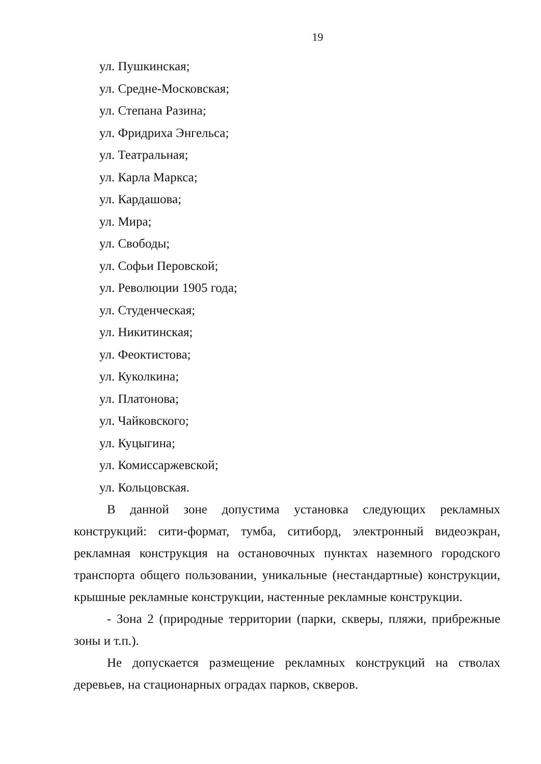19
ул. Пушкинская;
ул. Средне-Московская;
ул. Степана Разина;
ул. Фридриха Энгельса;
ул. Театральная;
ул. Карла Маркса;
ул. Кардашова;
ул. Мира;
ул. Свободы;
ул. Софьи Перовской;
ул. Революции 1905 года;
ул. Студенческая;
ул. Никитинская;
ул. Феоктистова;
ул. Куколкина;
ул. Платонова;
ул. Чайковского;
ул. Куцыгина;
ул. Комиссаржевской;
ул. Кольцовская.
В данной зоне допустима установка следующих рекламных конструкций: сити-формат, тумба, ситиборд, электронный видеоэкран, рекламная конструкция на остановочных пунктах наземного городского транспорта общего пользовании, уникальные (нестандартные) конструкции, крышные рекламные конструкции, настенные рекламные конструкции.
- Зона 2 (природные территории (парки, скверы, пляжи, прибрежные зоны и т.п.).
Не допускается размещение рекламных конструкций на стволах деревьев, на стационарных оградах парков, скверов.